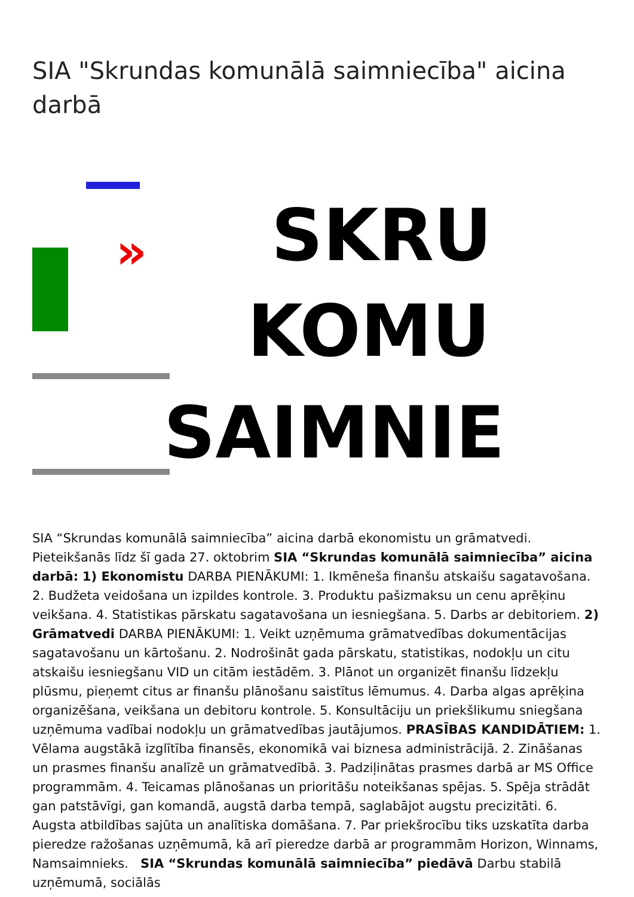SIA "Skrundas komunālā saimniecība" aicina darbā
» SKRU
KOMU
SAIMNIE
SIA “Skrundas komunālā saimniecība” aicina darbā ekonomistu un grāmatvedi. Pieteikšanās līdz šī gada 27. oktobrim SIA “Skrundas komunālā saimniecība” aicina darbā: 1) Ekonomistu DARBA PIENĀKUMI: 1. Ikmēneša finanšu atskaišu sagatavošana. 2. Budžeta veidošana un izpildes kontrole. 3. Produktu pašizmaksu un cenu aprēķinu veikšana. 4. Statistikas pārskatu sagatavošana un iesniegšana. 5. Darbs ar debitoriem. 2) Grāmatvedi DARBA PIENĀKUMI: 1. Veikt uzņēmuma grāmatvedības dokumentācijas sagatavošanu un kārtošanu. 2. Nodrošināt gada pārskatu, statistikas, nodokļu un citu atskaišu iesniegšanu VID un citām iestādēm. 3. Plānot un organizēt finanšu līdzekļu plūsmu, pieņemt citus ar finanšu plānošanu saistītus lēmumus. 4. Darba algas aprēķina organizēšana, veikšana un debitoru kontrole. 5. Konsultāciju un priekšlikumu sniegšana uzņēmuma vadībai nodokļu un grāmatvedības jautājumos. PRASĪBAS KANDIDĀTIEM: 1. Vēlama augstākā izglītība finansēs, ekonomikā vai biznesa administrācijā. 2. Zināšanas un prasmes finanšu analīzē un grāmatvedībā. 3. Padziļinātas prasmes darbā ar MS Office programmām. 4. Teicamas plānošanas un prioritāšu noteikšanas spējas. 5. Spēja strādāt gan patstāvīgi, gan komandā, augstā darba tempā, saglabājot augstu precizitāti. 6. Augsta atbildības sajūta un analītiska domāšana. 7. Par priekšrocību tiks uzskatīta darba pieredze ražošanas uzņēmumā, kā arī pieredze darbā ar programmām Horizon, Winnams, Namsaimnieks. SIA “Skrundas komunālā saimniecība” piedāvā Darbu stabilā uzņēmumā, sociālās